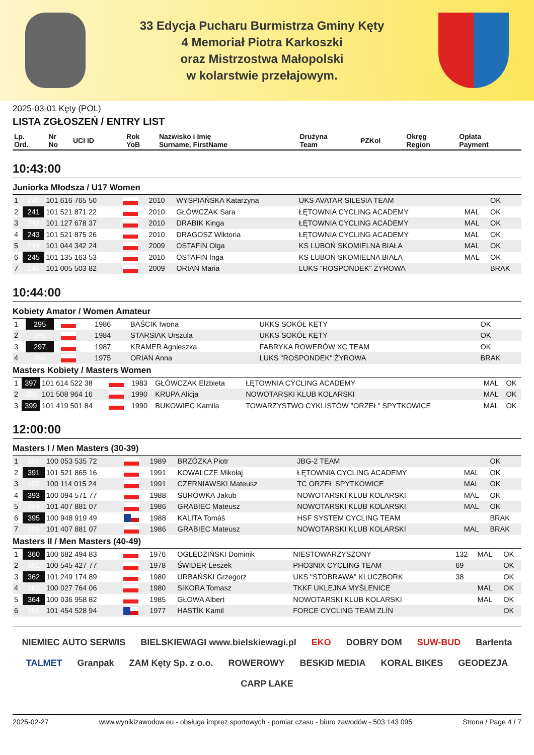33 Edycja Pucharu Burmistrza Gminy Kęty
4 Memoriał Piotra Karkoszki
oraz Mistrzostwa Małopolski
w kolarstwie przełajowym.
2025-03-01 Kęty (POL)
LISTA ZGŁOSZEŃ / ENTRY LIST
| Lp. Ord. | Nr No | UCI ID | | Rok YoB | Nazwisko i Imię Surname, FirstName | Drużyna Team | PZKol | Okręg Region | Opłata Payment |
| --- | --- | --- | --- | --- | --- | --- | --- | --- | --- |
10:43:00
Juniorka Młodsza / U17 Women
| 1 | 240 | 101 616 765 50 | | 2010 | WYSPIAŃSKA Katarzyna | UKS AVATAR SILESIA TEAM | | | OK |
| 2 | 241 | 101 521 871 22 | | 2010 | GŁÓWCZAK Sara | ŁĘTOWNIA CYCLING ACADEMY | | MAL | OK |
| 3 | 242 | 101 127 678 37 | | 2010 | DRABIK Kinga | ŁĘTOWNIA CYCLING ACADEMY | | MAL | OK |
| 4 | 243 | 101 521 875 26 | | 2010 | DRAGOSZ Wiktoria | ŁĘTOWNIA CYCLING ACADEMY | | MAL | OK |
| 5 | 244 | 101 044 342 24 | | 2009 | OSTAFIN Olga | KS LUBOŃ SKOMIELNA BIAŁA | | MAL | OK |
| 6 | 245 | 101 135 163 53 | | 2010 | OSTAFIN Inga | KS LUBOŃ SKOMIELNA BIAŁA | | MAL | OK |
| 7 | 246 | 101 005 503 82 | | 2009 | ORIAN Maria | LUKS "ROSPONDEK" ŻYROWA | | | BRAK |
10:44:00
Kobiety Amator / Women Amateur
| 1 | 295 | | | 1986 | BAŚCIK Iwona | UKKS SOKÓŁ KĘTY | | | OK |
| 2 | 296 | | | 1984 | STARSIAK Urszula | UKKS SOKÓŁ KĘTY | | | OK |
| 3 | 297 | | | 1987 | KRAMER Agnieszka | FABRYKA ROWERÓW XC TEAM | | | OK |
| 4 | 298 | | | 1975 | ORIAN Anna | LUKS "ROSPONDEK" ŻYROWA | | | BRAK |
Masters Kobiety / Masters Women
| 1 | 397 | 101 614 522 38 | | 1983 | GŁÓWCZAK Elżbieta | ŁĘTOWNIA CYCLING ACADEMY | | MAL | OK |
| 2 | 398 | 101 508 964 16 | | 1990 | KRUPA Alicja | NOWOTARSKI KLUB KOLARSKI | | MAL | OK |
| 3 | 399 | 101 419 501 84 | | 1990 | BUKOWIEC Kamila | TOWARZYSTWO CYKLISTÓW "ORZEŁ" SPYTKOWICE | | MAL | OK |
12:00:00
Masters I / Men Masters (30-39)
| 1 | 390 | 100 053 535 72 | | 1989 | BRZÓZKA Piotr | JBG-2 TEAM | | | OK |
| 2 | 391 | 101 521 865 16 | | 1991 | KOWALCZE Mikołaj | ŁĘTOWNIA CYCLING ACADEMY | | MAL | OK |
| 3 | 392 | 100 114 015 24 | | 1991 | CZERNIAWSKI Mateusz | TC ORZEŁ SPYTKOWICE | | MAL | OK |
| 4 | 393 | 100 094 571 77 | | 1988 | SURÓWKA Jakub | NOWOTARSKI KLUB KOLARSKI | | MAL | OK |
| 5 | 394 | 101 407 881 07 | | 1986 | GRABIEC Mateusz | NOWOTARSKI KLUB KOLARSKI | | MAL | OK |
| 6 | 395 | 100 948 919 49 | | 1988 | KALITA Tomáš | HSF SYSTEM CYCLING TEAM | | | BRAK |
| 7 | 396 | 101 407 881 07 | | 1986 | GRABIEC Mateusz | NOWOTARSKI KLUB KOLARSKI | | MAL | BRAK |
Masters II / Men Masters (40-49)
| 1 | 360 | 100 682 494 83 | | 1976 | OGLĘDZIŃSKI Dominik | NIESTOWARZYSZONY | 132 | MAL | OK |
| 2 | 361 | 100 545 427 77 | | 1978 | ŚWIDER Leszek | PHO3NIX CYCLING TEAM | 69 | | OK |
| 3 | 362 | 101 249 174 89 | | 1980 | URBAŃSKI Grzegorz | UKS "STOBRAWA" KLUCZBORK | 38 | | OK |
| 4 | 363 | 100 027 764 06 | | 1980 | SIKORA Tomasz | TKKF UKLEJNA MYŚLENICE | | MAL | OK |
| 5 | 364 | 100 036 958 82 | | 1985 | GŁOWA Albert | NOWOTARSKI KLUB KOLARSKI | | MAL | OK |
| 6 | 365 | 101 454 528 94 | | 1977 | HASTÍK Kamil | FORCE CYCLING TEAM ZLÍN | | | OK |
NIEMIEC AUTO SERWIS BIELSKIEWAGI www.bielskiewagi.pl EKO DOBRY DOM SUW-BUD Barlenta TALMET Granpak ZAM Kęty Sp. z o.o. ROWEROWY BESKID MEDIA KORAL BIKES GEODEZJA CARP LAKE
2025-02-27 www.wynikizawodow.eu - obsługa imprez sportowych - pomiar czasu - biuro zawodów - 503 143 095 Strona / Page 4 / 7